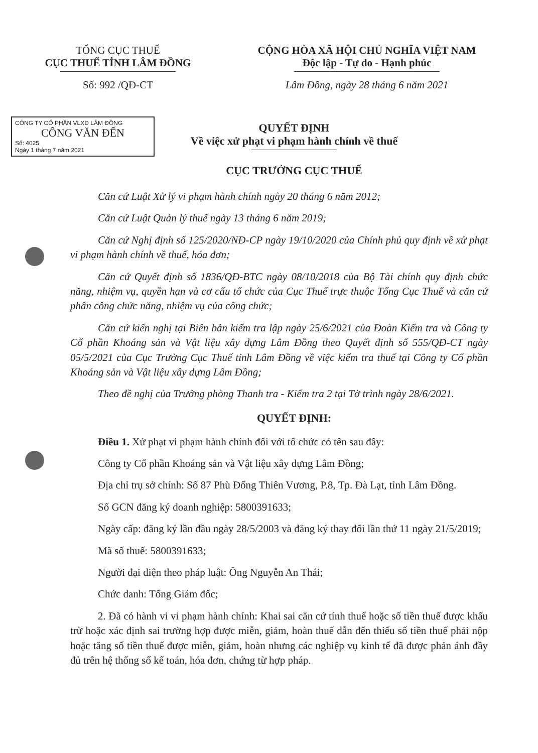TỔNG CỤC THUẾ
CỤC THUẾ TỈNH LÂM ĐỒNG
Số: 992 /QĐ-CT
CỘNG HÒA XÃ HỘI CHỦ NGHĨA VIỆT NAM
Độc lập - Tự do - Hạnh phúc
Lâm Đồng, ngày 28 tháng 6 năm 2021
CÔNG TY CỔ PHẦN VLXD LÂM ĐỒNG
CÔNG VĂN ĐẾN
Số: 4025
Ngày 1 tháng 7 năm 2021
QUYẾT ĐỊNH
Về việc xử phạt vi phạm hành chính về thuế
CỤC TRƯỞNG CỤC THUẾ
Căn cứ Luật Xử lý vi phạm hành chính ngày 20 tháng 6 năm 2012;
Căn cứ Luật Quản lý thuế ngày 13 tháng 6 năm 2019;
Căn cứ Nghị định số 125/2020/NĐ-CP ngày 19/10/2020 của Chính phủ quy định về xử phạt vi phạm hành chính về thuế, hóa đơn;
Căn cứ Quyết định số 1836/QĐ-BTC ngày 08/10/2018 của Bộ Tài chính quy định chức năng, nhiệm vụ, quyền hạn và cơ cấu tổ chức của Cục Thuế trực thuộc Tổng Cục Thuế và căn cứ phân công chức năng, nhiệm vụ của công chức;
Căn cứ kiến nghị tại Biên bản kiểm tra lập ngày 25/6/2021 của Đoàn Kiểm tra và Công ty Cổ phần Khoáng sản và Vật liệu xây dựng Lâm Đồng theo Quyết định số 555/QĐ-CT ngày 05/5/2021 của Cục Trưởng Cục Thuế tỉnh Lâm Đồng về việc kiểm tra thuế tại Công ty Cổ phần Khoáng sản và Vật liệu xây dựng Lâm Đồng;
Theo đề nghị của Trưởng phòng Thanh tra - Kiểm tra 2 tại Tờ trình ngày 28/6/2021.
QUYẾT ĐỊNH:
Điều 1. Xử phạt vi phạm hành chính đối với tổ chức có tên sau đây:
Công ty Cổ phần Khoáng sản và Vật liệu xây dựng Lâm Đồng;
Địa chỉ trụ sở chính: Số 87 Phù Đổng Thiên Vương, P.8, Tp. Đà Lạt, tỉnh Lâm Đồng.
Số GCN đăng ký doanh nghiệp: 5800391633;
Ngày cấp: đăng ký lần đầu ngày 28/5/2003 và đăng ký thay đổi lần thứ 11 ngày 21/5/2019;
Mã số thuế: 5800391633;
Người đại diện theo pháp luật: Ông Nguyễn An Thái;
Chức danh: Tổng Giám đốc;
2. Đã có hành vi vi phạm hành chính: Khai sai căn cứ tính thuế hoặc số tiền thuế được khấu trừ hoặc xác định sai trường hợp được miễn, giảm, hoàn thuế dẫn đến thiếu số tiền thuế phải nộp hoặc tăng số tiền thuế được miễn, giảm, hoàn nhưng các nghiệp vụ kinh tế đã được phản ánh đầy đủ trên hệ thống sổ kế toán, hóa đơn, chứng từ hợp pháp.